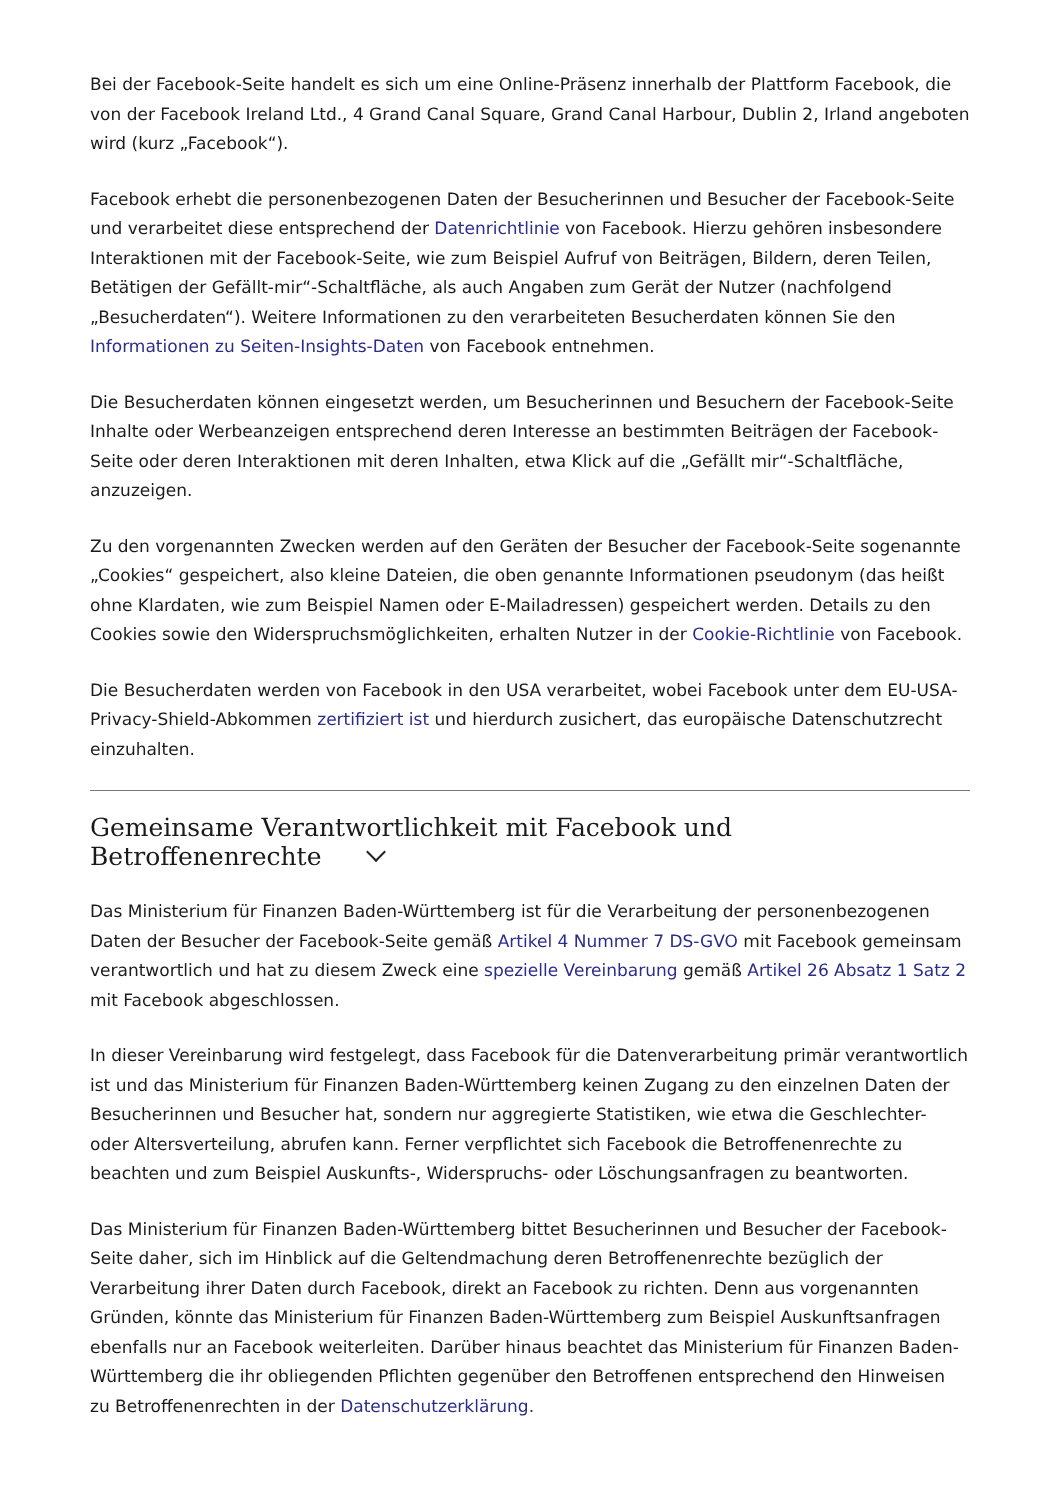Bei der Facebook-Seite handelt es sich um eine Online-Präsenz innerhalb der Plattform Facebook, die von der Facebook Ireland Ltd., 4 Grand Canal Square, Grand Canal Harbour, Dublin 2, Irland angeboten wird (kurz „Facebook“).
Facebook erhebt die personenbezogenen Daten der Besucherinnen und Besucher der Facebook-Seite und verarbeitet diese entsprechend der Datenrichtlinie von Facebook. Hierzu gehören insbesondere Interaktionen mit der Facebook-Seite, wie zum Beispiel Aufruf von Beiträgen, Bildern, deren Teilen, Betätigen der Gefällt-mir“-Schaltfläche, als auch Angaben zum Gerät der Nutzer (nachfolgend „Besucherdaten“). Weitere Informationen zu den verarbeiteten Besucherdaten können Sie den Informationen zu Seiten-Insights-Daten von Facebook entnehmen.
Die Besucherdaten können eingesetzt werden, um Besucherinnen und Besuchern der Facebook-Seite Inhalte oder Werbeanzeigen entsprechend deren Interesse an bestimmten Beiträgen der Facebook-Seite oder deren Interaktionen mit deren Inhalten, etwa Klick auf die „Gefällt mir“-Schaltfläche, anzuzeigen.
Zu den vorgenannten Zwecken werden auf den Geräten der Besucher der Facebook-Seite sogenannte „Cookies“ gespeichert, also kleine Dateien, die oben genannte Informationen pseudonym (das heißt ohne Klardaten, wie zum Beispiel Namen oder E-Mailadressen) gespeichert werden. Details zu den Cookies sowie den Widerspruchsmöglichkeiten, erhalten Nutzer in der Cookie-Richtlinie von Facebook.
Die Besucherdaten werden von Facebook in den USA verarbeitet, wobei Facebook unter dem EU-USA-Privacy-Shield-Abkommen zertifiziert ist und hierdurch zusichert, das europäische Datenschutzrecht einzuhalten.
Gemeinsame Verantwortlichkeit mit Facebook und Betroffenenrechte
Das Ministerium für Finanzen Baden-Württemberg ist für die Verarbeitung der personenbezogenen Daten der Besucher der Facebook-Seite gemäß Artikel 4 Nummer 7 DS-GVO mit Facebook gemeinsam verantwortlich und hat zu diesem Zweck eine spezielle Vereinbarung gemäß Artikel 26 Absatz 1 Satz 2 mit Facebook abgeschlossen.
In dieser Vereinbarung wird festgelegt, dass Facebook für die Datenverarbeitung primär verantwortlich ist und das Ministerium für Finanzen Baden-Württemberg keinen Zugang zu den einzelnen Daten der Besucherinnen und Besucher hat, sondern nur aggregierte Statistiken, wie etwa die Geschlechter- oder Altersverteilung, abrufen kann. Ferner verpflichtet sich Facebook die Betroffenenrechte zu beachten und zum Beispiel Auskunfts-, Widerspruchs- oder Löschungsanfragen zu beantworten.
Das Ministerium für Finanzen Baden-Württemberg bittet Besucherinnen und Besucher der Facebook-Seite daher, sich im Hinblick auf die Geltendmachung deren Betroffenenrechte bezüglich der Verarbeitung ihrer Daten durch Facebook, direkt an Facebook zu richten. Denn aus vorgenannten Gründen, könnte das Ministerium für Finanzen Baden-Württemberg zum Beispiel Auskunftsanfragen ebenfalls nur an Facebook weiterleiten. Darüber hinaus beachtet das Ministerium für Finanzen Baden-Württemberg die ihr obliegenden Pflichten gegenüber den Betroffenen entsprechend den Hinweisen zu Betroffenenrechten in der Datenschutzerklärung.